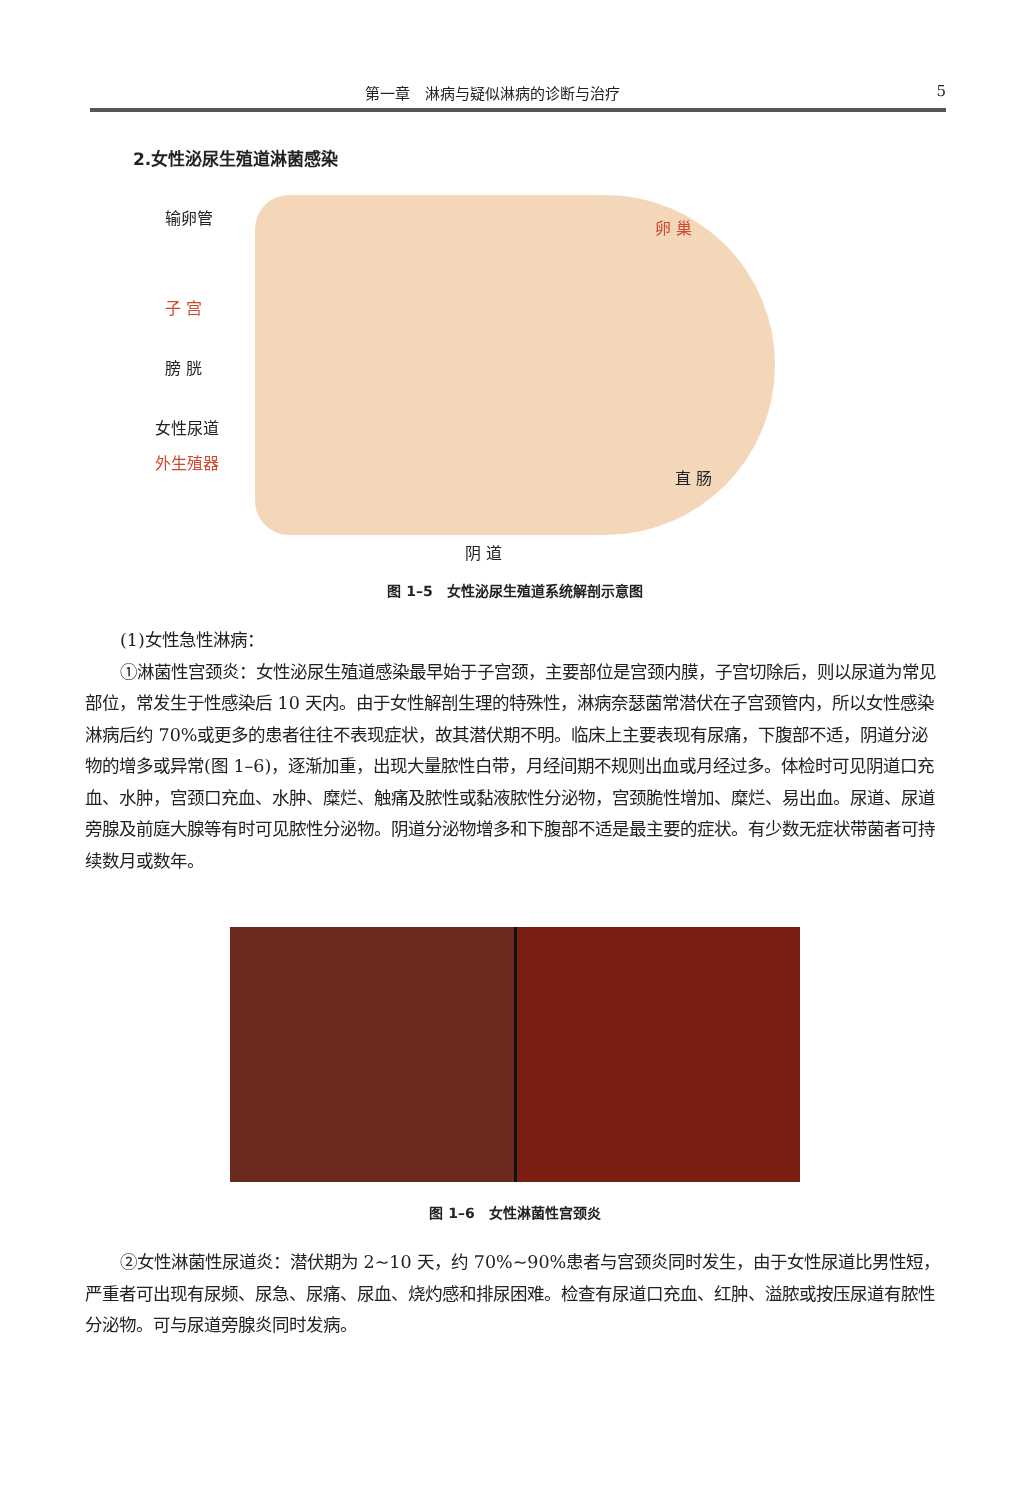第一章　淋病与疑似淋病的诊断与治疗 5
2.女性泌尿生殖道淋菌感染
输卵管
卵 巢
子 宫
膀 胱
女性尿道
外生殖器
直 肠
阴 道
图 1–5　女性泌尿生殖道系统解剖示意图
(1)女性急性淋病：
①淋菌性宫颈炎：女性泌尿生殖道感染最早始于子宫颈，主要部位是宫颈内膜，子宫切除后，则以尿道为常见部位，常发生于性感染后 10 天内。由于女性解剖生理的特殊性，淋病奈瑟菌常潜伏在子宫颈管内，所以女性感染淋病后约 70%或更多的患者往往不表现症状，故其潜伏期不明。临床上主要表现有尿痛，下腹部不适，阴道分泌物的增多或异常(图 1–6)，逐渐加重，出现大量脓性白带，月经间期不规则出血或月经过多。体检时可见阴道口充血、水肿，宫颈口充血、水肿、糜烂、触痛及脓性或黏液脓性分泌物，宫颈脆性增加、糜烂、易出血。尿道、尿道旁腺及前庭大腺等有时可见脓性分泌物。阴道分泌物增多和下腹部不适是最主要的症状。有少数无症状带菌者可持续数月或数年。
图 1–6　女性淋菌性宫颈炎
②女性淋菌性尿道炎：潜伏期为 2~10 天，约 70%~90%患者与宫颈炎同时发生，由于女性尿道比男性短，严重者可出现有尿频、尿急、尿痛、尿血、烧灼感和排尿困难。检查有尿道口充血、红肿、溢脓或按压尿道有脓性分泌物。可与尿道旁腺炎同时发病。